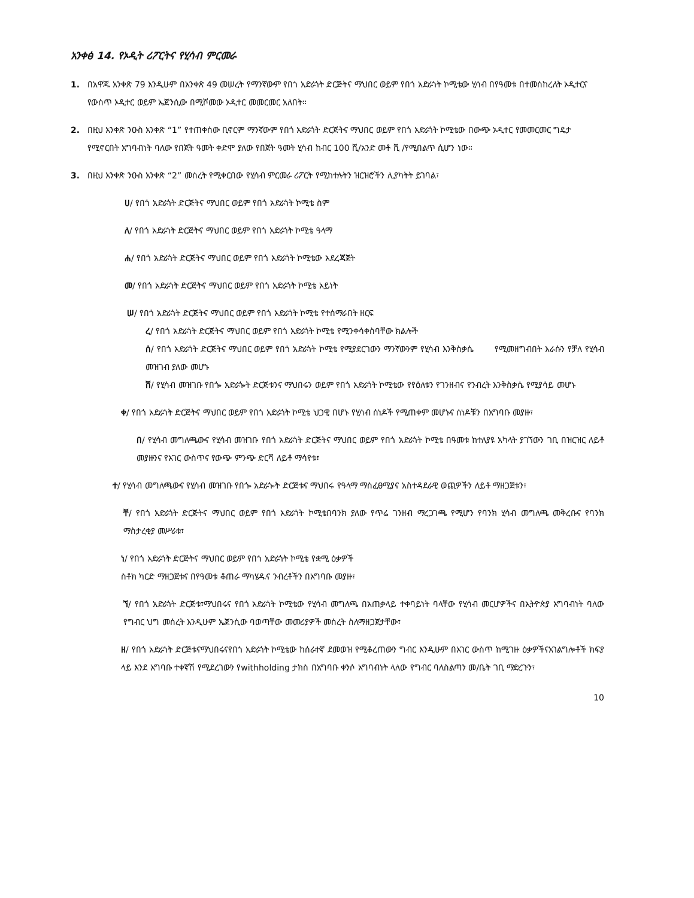አንቀፅ 14. የኦዲት ሪፖርትና የሂሳብ ምርመራ
1.
በአዋጁ አንቀጽ 79 እንዲሁም በአንቀጽ 49 መሠረት የማንኛውም የበጎ አድራጎት ድርጅትና ማህበር ወይም የበጎ አድራጎት ኮሚቴው ሂሳብ በየዓመቱ በተመሰከረለት ኦዲተርና የውስጥ ኦዲተር ወይም ኤጀንሲው በሚሾመው ኦዲተር መመርመር አለበት።
2.
በዚህ አንቀጽ ንዑስ አንቀጽ “1” የተጠቀሰው ቢኖርም ማንኛውም የበጎ አድራጎት ድርጅትና ማህበር ወይም የበጎ አድራጎት ኮሚቴው በውጭ ኦዲተር የመመርመር ግዴታ የሚኖርበት አግባብነት ባለው የበጀት ዓመት ቀድሞ ያለው የበጀት ዓመት ሂሳብ ከብር 100 ሺ/አንድ መቶ ሺ /የሚበልጥ ሲሆን ነው።
3.
በዚህ አንቀጽ ንዑስ አንቀጽ “2” መሰረት የሚቀርበው የሂሳብ ምርመራ ሪፖርት የሚከተሉትን ዝርዝሮችን ሊያካትት ይገባል፣
ሀ/ የበጎ አድራጎት ድርጅትና ማህበር ወይም የበጎ አድራጎት ኮሚቴ ስም
ለ/ የበጎ አድራጎት ድርጅትና ማህበር ወይም የበጎ አድራጎት ኮሚቴ ዓላማ
ሐ/ የበጎ አድራጎት ድርጅትና ማህበር ወይም የበጎ አድራጎት ኮሚቴው አደረጃጀት
መ/ የበጎ አድራጎት ድርጅትና ማህበር ወይም የበጎ አድራጎት ኮሚቴ አይነት
ሠ/ የበጎ አድራጎት ድርጅትና ማህበር ወይም የበጎ አድራጎት ኮሚቴ የተሰማራበት ዘርፍ
ረ/ የበጎ አድራጎት ድርጅትና ማህበር ወይም የበጎ አድራጎት ኮሚቴ የሚንቀሳቀስባቸው ክልሎች
ሰ/ የበጎ አድራጎት ድርጅትና ማህበር ወይም የበጎ አድራጎት ኮሚቴ የሚያደርገውን ማንኛውንም የሂሳብ እንቅስቃሴ የሚመዘግብበት እራሱን የቻለ የሂሳብ መዝገብ ያለው መሆኑ
ሸ/ የሂሳብ መዝገቡ የበጐ አድራጐት ድርጅቱንና ማህበሩን ወይም የበጎ አድራጎት ኮሚቴው የየዕለቱን የገንዘብና የንብረት እንቅስቃሴ የሚያሳይ መሆኑ
ቀ/ የበጎ አድራጎት ድርጅትና ማህበር ወይም የበጎ አድራጎት ኮሚቴ ህጋዊ በሆኑ የሂሳብ ሰነዶች የሚጠቀም መሆኑና ሰነዶቹን በአግባቡ መያዙ፣
በ/ የሂሳብ መግለጫውና የሂሳብ መዝገቡ የበጎ አድራጎት ድርጅትና ማህበር ወይም የበጎ አድራጎት ኮሚቴ በዓመቱ ከተለያዩ አካላት ያገኘውን ገቢ በዝርዝር ለይቶ መያዙንና የአገር ውስጥና የውጭ ምንጭ ድርሻ ለይቶ ማሳየቱ፣
ተ/ የሂሳብ መግለጫውና የሂሳብ መዝገቡ የበጐ አድራጐት ድርጅቱና ማህበሩ የዓላማ ማስፈፀሚያና አስተዳደራዊ ወጪዎችን ለይቶ ማዘጋጀቱን፣
ቸ/ የበጎ አድራጎት ድርጅትና ማህበር ወይም የበጎ አድራጎት ኮሚቴበባንክ ያለው የጥሬ ገንዘብ ማረጋገጫ የሚሆን የባንክ ሂሳብ መግለጫ መቅረቡና የባንክ ማስታረቂያ መሥራቱ፣
ነ/ የበጎ አድራጎት ድርጅትና ማህበር ወይም የበጎ አድራጎት ኮሚቴ የቋሚ ዕቃዎች
ስቶክ ካርድ ማዘጋጀቱና በየዓመቱ ቆጠራ ማካሄዱና ንብረቶችን በአግባቡ መያዙ፣
ኘ/ የበጎ አድራጎት ድርጅቱ፣ማህበሩና የበጎ አድራጎት ኮሚቴው የሂሳብ መግለጫ በአጠቃላይ ተቀባይነት ባላቸው የሂሳብ መርሆዎችና በኢትዮጵያ አግባብነት ባለው የግብር ህግ መሰረት እንዲሁም ኤጀንሲው ባወጣቸው መመሪያዎች መሰረት ስለማዘጋጀታቸው፣
ዘ/ የበጎ አድራጎት ድርጅቱናማህበሩናየበጎ አድራጎት ኮሚቴው ከሰራተኛ ደመወዝ የሚቆረጠውን ግብር እንዲሁም በአገር ውስጥ ከሚገዙ ዕቃዎችናአገልግሎቶች ክፍያ ላይ እንደ አግባቡ ተቀኛሽ የሚደረገውን የwithholding ታክስ በአግባቡ ቀንሶ አግባብነት ላለው የግብር ባለስልጣን መ/ቤት ገቢ ማድረጉን፣
10